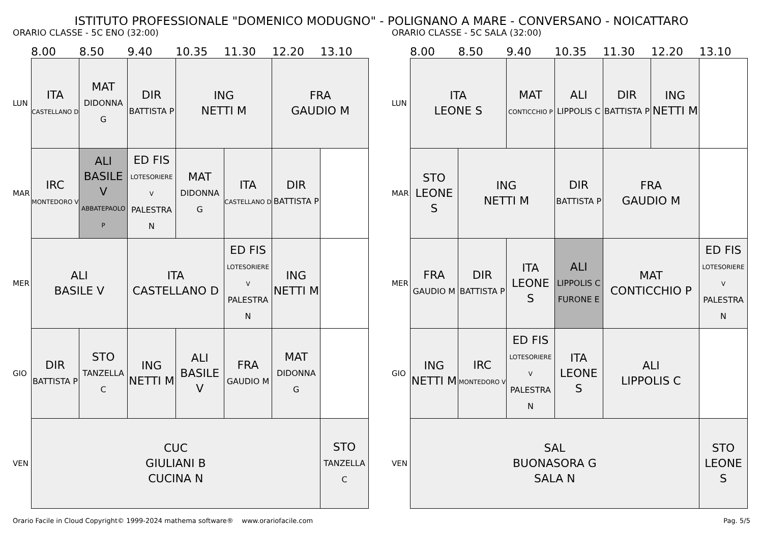ISTITUTO PROFESSIONALE "DOMENICO MODUGNO" - POLIGNANO A MARE - CONVERSANO - NOICATTARO
ORARIO CLASSE - 5C ENO (32:00)
| | 8.00 | 8.50 | 9.40 | 10.35 | 11.30 | 12.20 | 13.10 |
| --- | --- | --- | --- | --- | --- | --- | --- |
| LUN | ITA CASTELLANO D | MAT DIDONNA G | DIR BATTISTA P | ING NETTI M | | FRA GAUDIO M | |
| MAR | IRC MONTEDORO V | ALI BASILE V ABBATEPAOLO P | ED FIS LOTESORIERE V PALESTRA N | MAT DIDONNA G | ITA CASTELLANO D | DIR BATTISTA P | |
| MER | ALI BASILE V | | ITA CASTELLANO D | | ED FIS LOTESORIERE V PALESTRA N | ING NETTI M | |
| GIO | DIR BATTISTA P | STO TANZELLA C | ING NETTI M | ALI BASILE V | FRA GAUDIO M | MAT DIDONNA G | |
| VEN | CUC GIULIANI B CUCINA N | | | | | | STO TANZELLA C |
ORARIO CLASSE - 5C SALA (32:00)
| | 8.00 | 8.50 | 9.40 | 10.35 | 11.30 | 12.20 | 13.10 |
| --- | --- | --- | --- | --- | --- | --- | --- |
| LUN | ITA LEONE S | | MAT CONTICCHIO P | ALI LIPPOLIS C | DIR BATTISTA P | ING NETTI M | |
| MAR | STO LEONE S | ING NETTI M | | DIR BATTISTA P | FRA GAUDIO M | | |
| MER | FRA GAUDIO M | DIR BATTISTA P | ITA LEONE S | ALI LIPPOLIS C FURONE E | MAT CONTICCHIO P | | ED FIS LOTESORIERE V PALESTRA N |
| GIO | ING NETTI M | IRC MONTEDORO V | ED FIS LOTESORIERE V PALESTRA N | ITA LEONE S | ALI LIPPOLIS C | | |
| VEN | SAL BUONASORA G SALA N | | | | | | STO LEONE S |
Orario Facile in Cloud Copyright© 1999-2024 mathema software® www.orariofacile.com Pag. 5/5